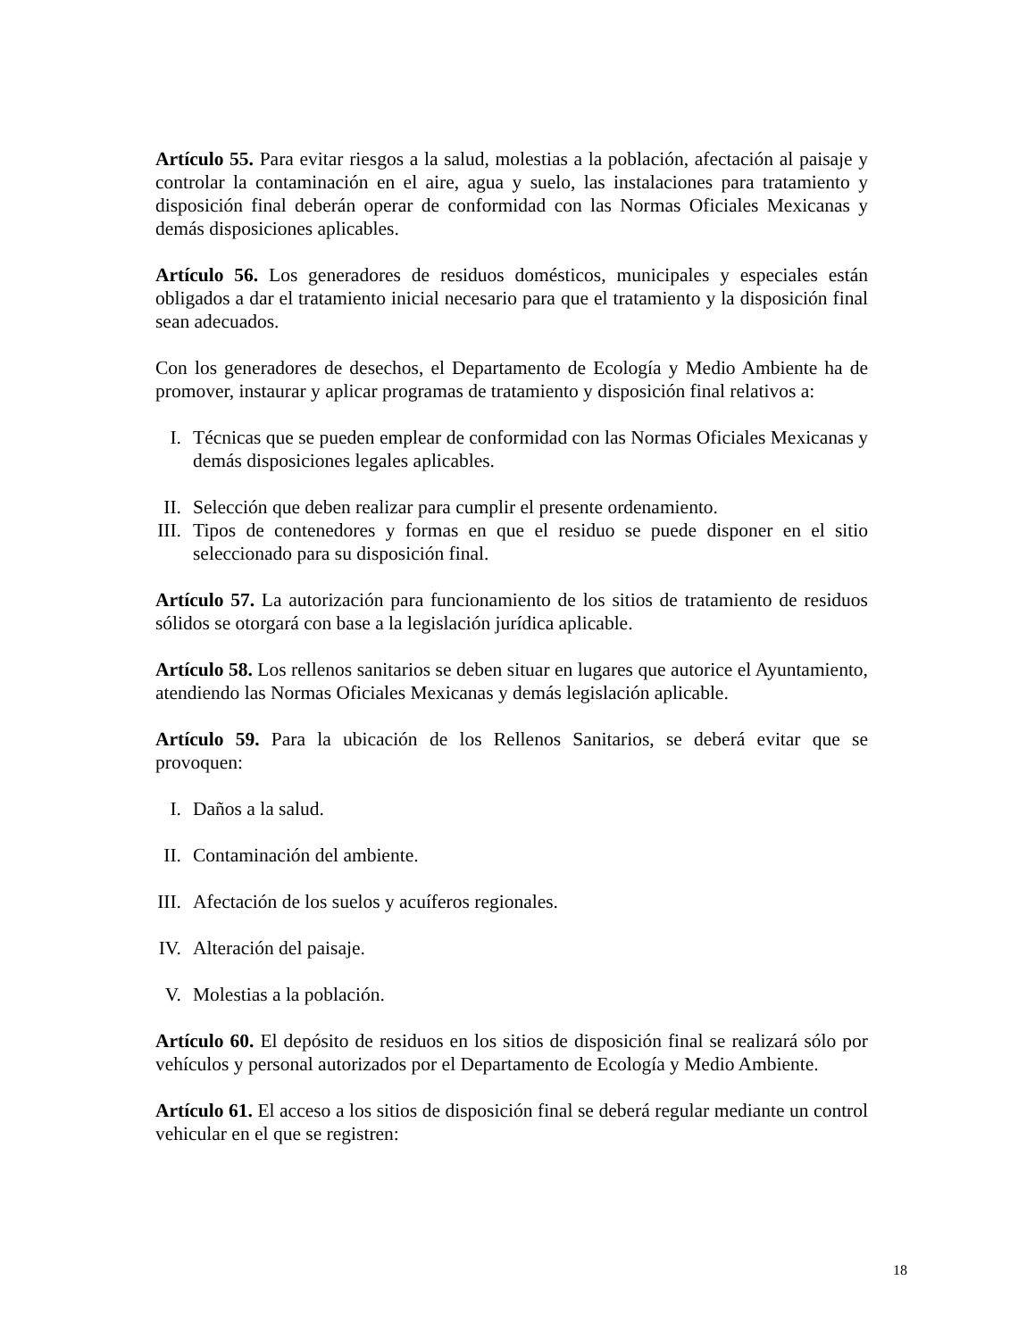Artículo 55. Para evitar riesgos a la salud, molestias a la población, afectación al paisaje y controlar la contaminación en el aire, agua y suelo, las instalaciones para tratamiento y disposición final deberán operar de conformidad con las Normas Oficiales Mexicanas y demás disposiciones aplicables.
Artículo 56. Los generadores de residuos domésticos, municipales y especiales están obligados a dar el tratamiento inicial necesario para que el tratamiento y la disposición final sean adecuados.
Con los generadores de desechos, el Departamento de Ecología y Medio Ambiente ha de promover, instaurar y aplicar programas de tratamiento y disposición final relativos a:
I. Técnicas que se pueden emplear de conformidad con las Normas Oficiales Mexicanas y demás disposiciones legales aplicables.
II. Selección que deben realizar para cumplir el presente ordenamiento.
III. Tipos de contenedores y formas en que el residuo se puede disponer en el sitio seleccionado para su disposición final.
Artículo 57. La autorización para funcionamiento de los sitios de tratamiento de residuos sólidos se otorgará con base a la legislación jurídica aplicable.
Artículo 58. Los rellenos sanitarios se deben situar en lugares que autorice el Ayuntamiento, atendiendo las Normas Oficiales Mexicanas y demás legislación aplicable.
Artículo 59. Para la ubicación de los Rellenos Sanitarios, se deberá evitar que se provoquen:
I. Daños a la salud.
II. Contaminación del ambiente.
III. Afectación de los suelos y acuíferos regionales.
IV. Alteración del paisaje.
V. Molestias a la población.
Artículo 60. El depósito de residuos en los sitios de disposición final se realizará sólo por vehículos y personal autorizados por el Departamento de Ecología y Medio Ambiente.
Artículo 61. El acceso a los sitios de disposición final se deberá regular mediante un control vehicular en el que se registren:
18